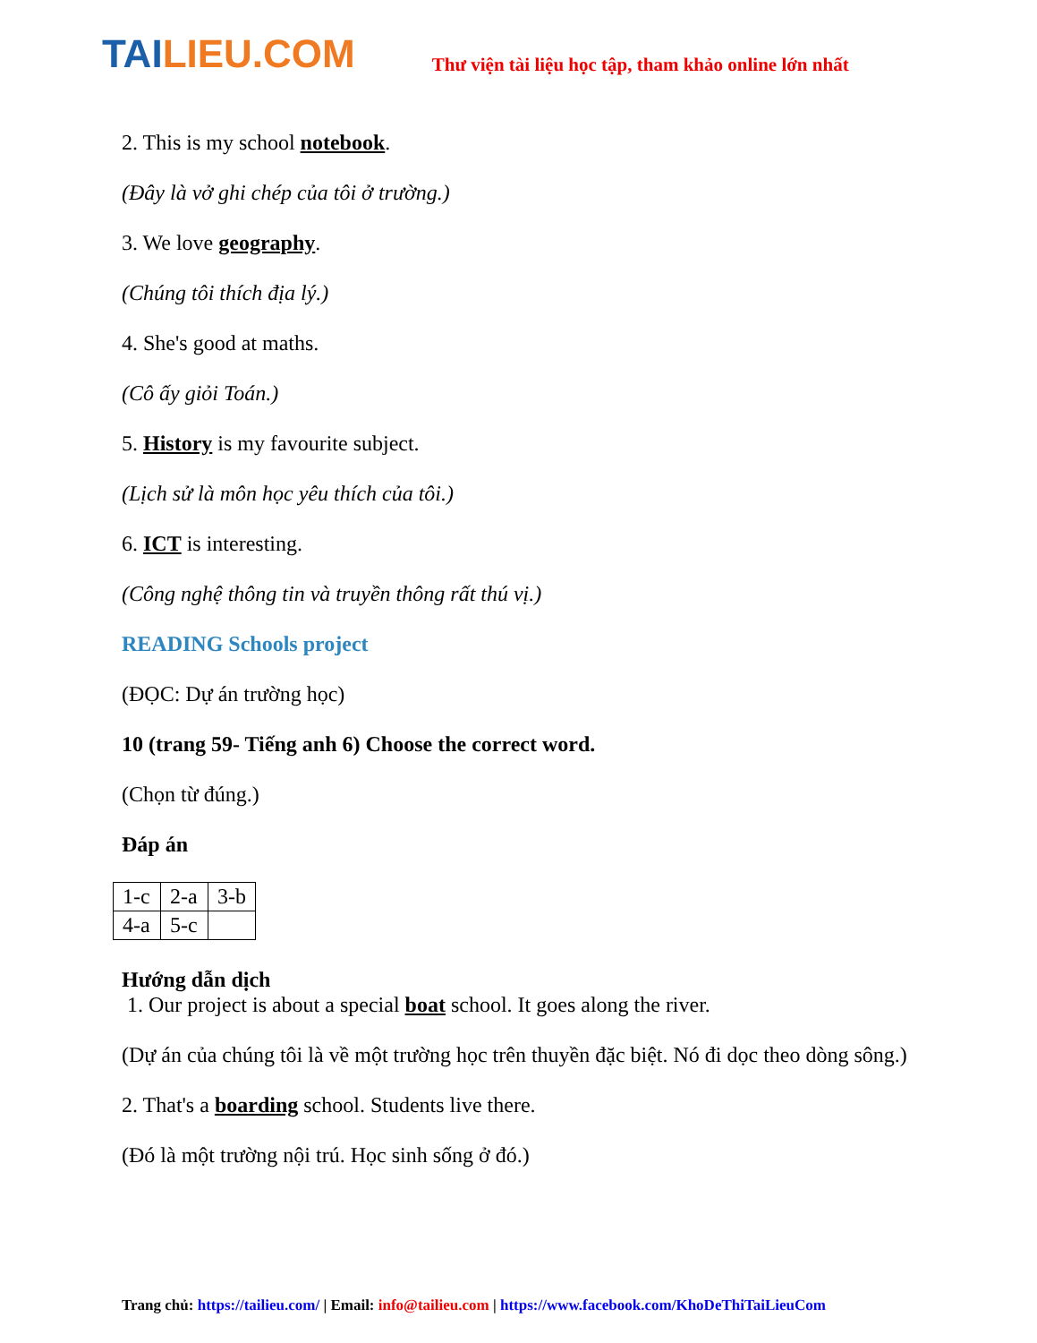TAILIEU.COM
Thư viện tài liệu học tập, tham khảo online lớn nhất
2. This is my school notebook.
(Đây là vở ghi chép của tôi ở trường.)
3. We love geography.
(Chúng tôi thích địa lý.)
4. She's good at maths.
(Cô ấy giỏi Toán.)
5. History is my favourite subject.
(Lịch sử là môn học yêu thích của tôi.)
6. ICT is interesting.
(Công nghệ thông tin và truyền thông rất thú vị.)
READING Schools project
(ĐỌC: Dự án trường học)
10 (trang 59- Tiếng anh 6) Choose the correct word.
(Chọn từ đúng.)
Đáp án
| 1-c | 2-a | 3-b |
| 4-a | 5-c | |
Hướng dẫn dịch
1. Our project is about a special boat school. It goes along the river.
(Dự án của chúng tôi là về một trường học trên thuyền đặc biệt. Nó đi dọc theo dòng sông.)
2. That's a boarding school. Students live there.
(Đó là một trường nội trú. Học sinh sống ở đó.)
Trang chủ: https://tailieu.com/ | Email: info@tailieu.com | https://www.facebook.com/KhoDeThiTaiLieuCom